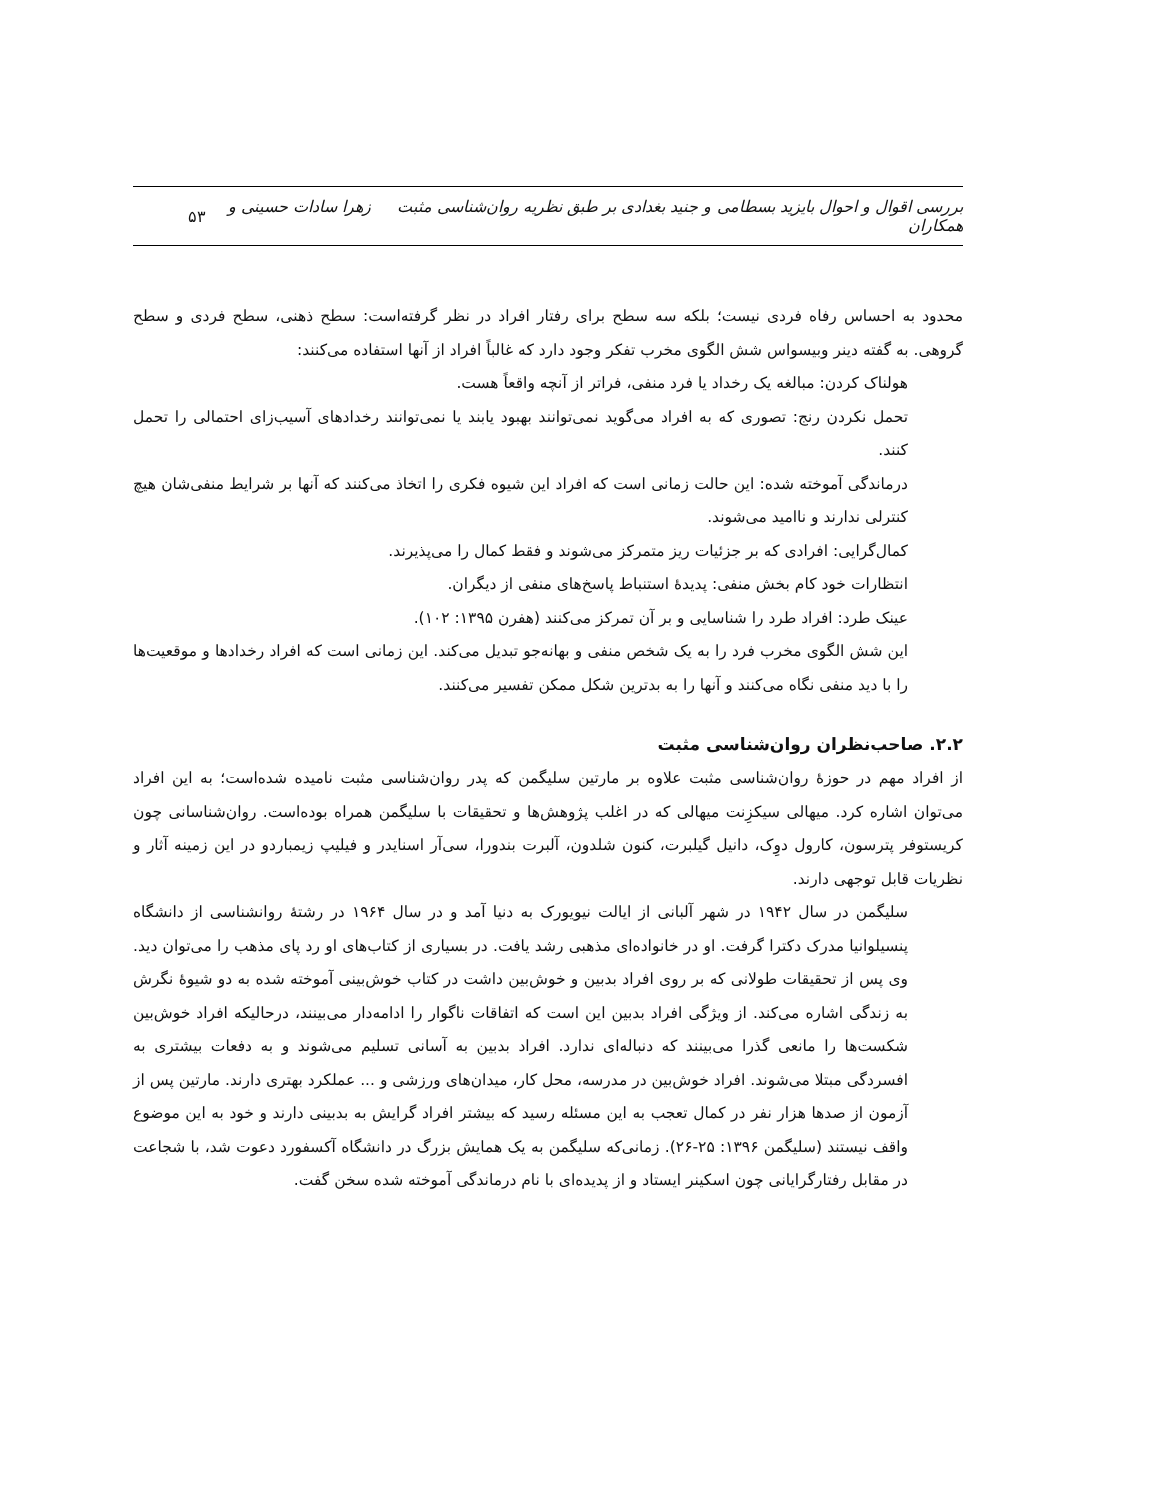بررسی اقوال و احوال بایزید بسطامی و جنید بغدادی بر طبق نظریه روان‌شناسی مثبت زهرا سادات حسینی و همکاران ۵۳
محدود به احساس رفاه فردی نیست؛ بلکه سه سطح برای رفتار افراد در نظر گرفته‌است: سطح ذهنی، سطح فردی و سطح گروهی. به گفته دینر وبیسواس شش الگوی مخرب تفکر وجود دارد که غالباً افراد از آنها استفاده می‌کنند:
هولناک کردن: مبالغه یک رخداد یا فرد منفی، فراتر از آنچه واقعاً هست.
تحمل نکردن رنج: تصوری که به افراد می‌گوید نمی‌توانند بهبود یابند یا نمی‌توانند رخدادهای آسیب‌زای احتمالی را تحمل کنند.
درماندگی آموخته شده: این حالت زمانی است که افراد این شیوه فکری را اتخاذ می‌کنند که آنها بر شرایط منفی‌شان هیچ کنترلی ندارند و ناامید می‌شوند.
کمال‌گرایی: افرادی که بر جزئیات ریز متمرکز می‌شوند و فقط کمال را می‌پذیرند.
انتظارات خود کام بخش منفی: پدیدهٔ استنباط پاسخ‌های منفی از دیگران.
عینک طرد: افراد طرد را شناسایی و بر آن تمرکز می‌کنند (هفرن ۱۳۹۵: ۱۰۲).
این شش الگوی مخرب فرد را به یک شخص منفی و بهانه‌جو تبدیل می‌کند. این زمانی است که افراد رخدادها و موقعیت‌ها را با دید منفی نگاه می‌کنند و آنها را به بدترین شکل ممکن تفسیر می‌کنند.
۲.۲. صاحب‌نظران روان‌شناسی مثبت
از افراد مهم در حوزهٔ روان‌شناسی مثبت علاوه بر مارتین سلیگمن که پدر روان‌شناسی مثبت نامیده شده‌است؛ به این افراد می‌توان اشاره کرد. میهالی سیکزِنت میهالی که در اغلب پژوهش‌ها و تحقیقات با سلیگمن همراه بوده‌است. روان‌شناسانی چون کریستوفر پترسون، کارول دوِک، دانیل گیلبرت، کنون شلدون، آلبرت بندورا، سی‌آر اسنایدر و فیلیپ زیمباردو در این زمینه آثار و نظریات قابل توجهی دارند.
سلیگمن در سال ۱۹۴۲ در شهر آلبانی از ایالت نیویورک به دنیا آمد و در سال ۱۹۶۴ در رشتهٔ روانشناسی از دانشگاه پنسیلوانیا مدرک دکترا گرفت. او در خانواده‌ای مذهبی رشد یافت. در بسیاری از کتاب‌های او رد پای مذهب را می‌توان دید. وی پس از تحقیقات طولانی که بر روی افراد بدبین و خوش‌بین داشت در کتاب خوش‌بینی آموخته شده به دو شیوهٔ نگرش به زندگی اشاره می‌کند. از ویژگی افراد بدبین این است که اتفاقات ناگوار را ادامه‌دار می‌بینند، درحالیکه افراد خوش‌بین شکست‌ها را مانعی گذرا می‌بینند که دنباله‌ای ندارد. افراد بدبین به آسانی تسلیم می‌شوند و به دفعات بیشتری به افسردگی مبتلا می‌شوند. افراد خوش‌بین در مدرسه، محل کار، میدان‌های ورزشی و ... عملکرد بهتری دارند. مارتین پس از آزمون از صدها هزار نفر در کمال تعجب به این مسئله رسید که بیشتر افراد گرایش به بدبینی دارند و خود به این موضوع واقف نیستند (سلیگمن ۱۳۹۶: ۲۵-۲۶). زمانی‌که سلیگمن به یک همایش بزرگ در دانشگاه آکسفورد دعوت شد، با شجاعت در مقابل رفتارگرایانی چون اسکینر ایستاد و از پدیده‌ای با نام درماندگی آموخته شده سخن گفت.